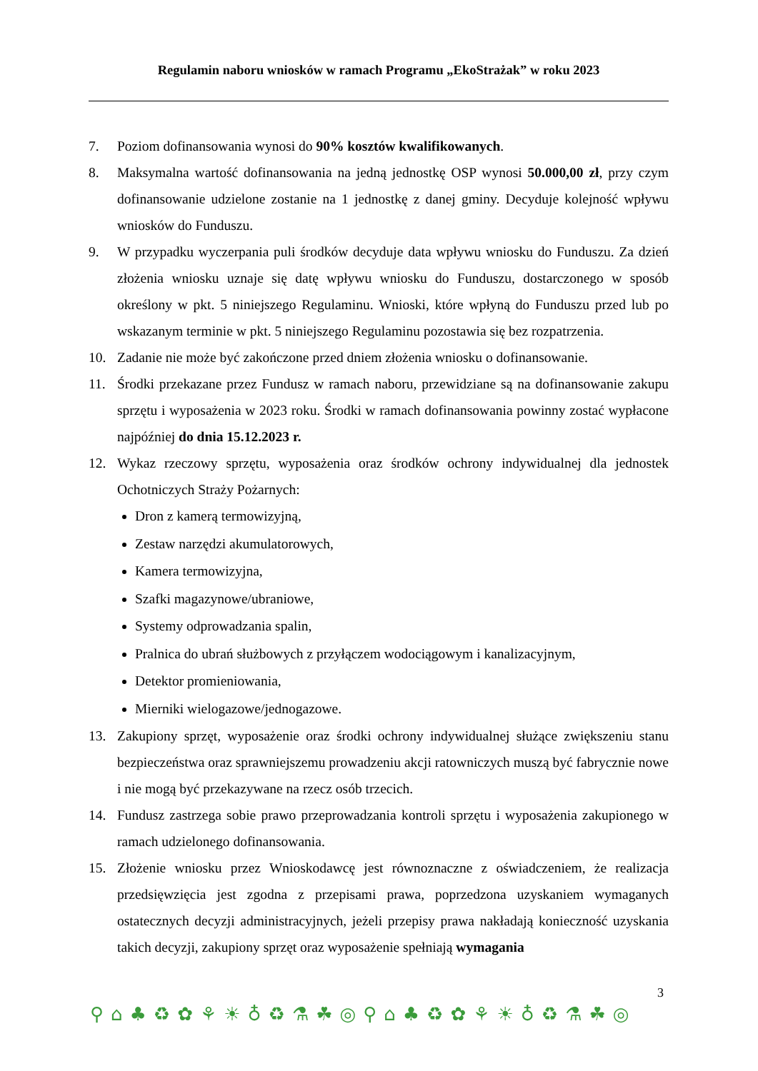Regulamin naboru wniosków w ramach Programu „EkoStrażak” w roku 2023
7. Poziom dofinansowania wynosi do 90% kosztów kwalifikowanych.
8. Maksymalna wartość dofinansowania na jedną jednostkę OSP wynosi 50.000,00 zł, przy czym dofinansowanie udzielone zostanie na 1 jednostkę z danej gminy. Decyduje kolejność wpływu wniosków do Funduszu.
9. W przypadku wyczerpania puli środków decyduje data wpływu wniosku do Funduszu. Za dzień złożenia wniosku uznaje się datę wpływu wniosku do Funduszu, dostarczonego w sposób określony w pkt. 5 niniejszego Regulaminu. Wnioski, które wpłyną do Funduszu przed lub po wskazanym terminie w pkt. 5 niniejszego Regulaminu pozostawia się bez rozpatrzenia.
10. Zadanie nie może być zakończone przed dniem złożenia wniosku o dofinansowanie.
11. Środki przekazane przez Fundusz w ramach naboru, przewidziane są na dofinansowanie zakupu sprzętu i wyposażenia w 2023 roku. Środki w ramach dofinansowania powinny zostać wypłacone najpóźniej do dnia 15.12.2023 r.
12. Wykaz rzeczowy sprzętu, wyposażenia oraz środków ochrony indywidualnej dla jednostek Ochotniczych Straży Pożarnych:
Dron z kamerą termowizyjną,
Zestaw narzędzi akumulatorowych,
Kamera termowizyjna,
Szafki magazynowe/ubraniowe,
Systemy odprowadzania spalin,
Pralnica do ubrań służbowych z przyłączem wodociągowym i kanalizacyjnym,
Detektor promieniowania,
Mierniki wielogazowe/jednogazowe.
13. Zakupiony sprzęt, wyposażenie oraz środki ochrony indywidualnej służące zwiększeniu stanu bezpieczeństwa oraz sprawniejszemu prowadzeniu akcji ratowniczych muszą być fabrycznie nowe i nie mogą być przekazywane na rzecz osób trzecich.
14. Fundusz zastrzega sobie prawo przeprowadzania kontroli sprzętu i wyposażenia zakupionego w ramach udzielonego dofinansowania.
15. Złożenie wniosku przez Wnioskodawcę jest równoznaczne z oświadczeniem, że realizacja przedsięwzięcia jest zgodna z przepisami prawa, poprzedzona uzyskaniem wymaganych ostatecznych decyzji administracyjnych, jeżeli przepisy prawa nakładają konieczność uzyskania takich decyzji, zakupiony sprzęt oraz wyposażenie spełniają wymagania
3
⚲⌂♣♻✿⚘☀♁♻⚗☘◎⚲⌂♣♻✿⚘☀♁♻⚗☘◎